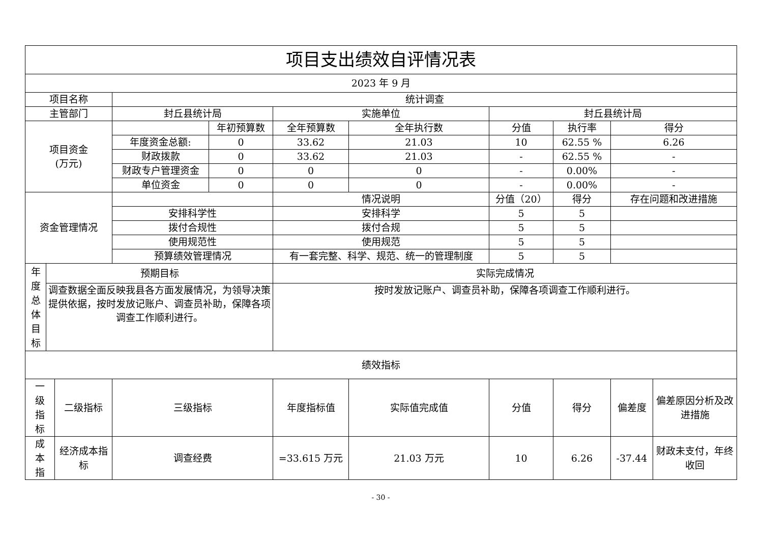| 项目支出绩效自评情况表 | | | | | | | | | | |
| --- | --- | --- | --- | --- | --- | --- | --- | --- | --- | --- |
| 2023 年 9 月 | | | | | | | | | | |
| 项目名称 | | | 统计调查 | | | | | | | |
| 主管部门 | | | 封丘县统计局 | | 实施单位 | | 封丘县统计局 | | | |
| 项目资金 (万元) | | | | 年初预算数 | 全年预算数 | 全年执行数 | 分值 | 执行率 | 得分 | |
| | | | 年度资金总额: | 0 | 33.62 | 21.03 | 10 | 62.55 % | 6.26 | |
| | | | 财政拨款 | 0 | 33.62 | 21.03 | - | 62.55 % | - | |
| | | | 财政专户管理资金 | 0 | 0 | 0 | - | 0.00% | - | |
| | | | 单位资金 | 0 | 0 | 0 | - | 0.00% | - | |
| 资金管理情况 | | | | | 情况说明 | | 分值（20） | 得分 | 存在问题和改进措施 | |
| | | | 安排科学性 | | 安排科学 | | 5 | 5 | | |
| | | | 拨付合规性 | | 拨付合规 | | 5 | 5 | | |
| | | | 使用规范性 | | 使用规范 | | 5 | 5 | | |
| | | | 预算绩效管理情况 | | 有一套完整、科学、规范、统一的管理制度 | | 5 | 5 | | |
| 年 度 总 体 目 标 | 预期目标 | | | | 实际完成情况 | | | | | |
| | 调查数据全面反映我县各方面发展情况，为领导决策提供依据，按时发放记账户、调查员补助，保障各项调查工作顺利进行。 | | | | 按时发放记账户、调查员补助，保障各项调查工作顺利进行。 | | | | | |
| 绩效指标 | | | | | | | | | | |
| 一 级 指 标 | | 二级指标 | 三级指标 | | 年度指标值 | 实际值完成值 | 分值 | 得分 | 偏差度 | 偏差原因分析及改进措施 |
| 成 本 指 | | 经济成本指标 | 调查经费 | | =33.615 万元 | 21.03 万元 | 10 | 6.26 | -37.44 | 财政未支付，年终收回 |
- 30 -